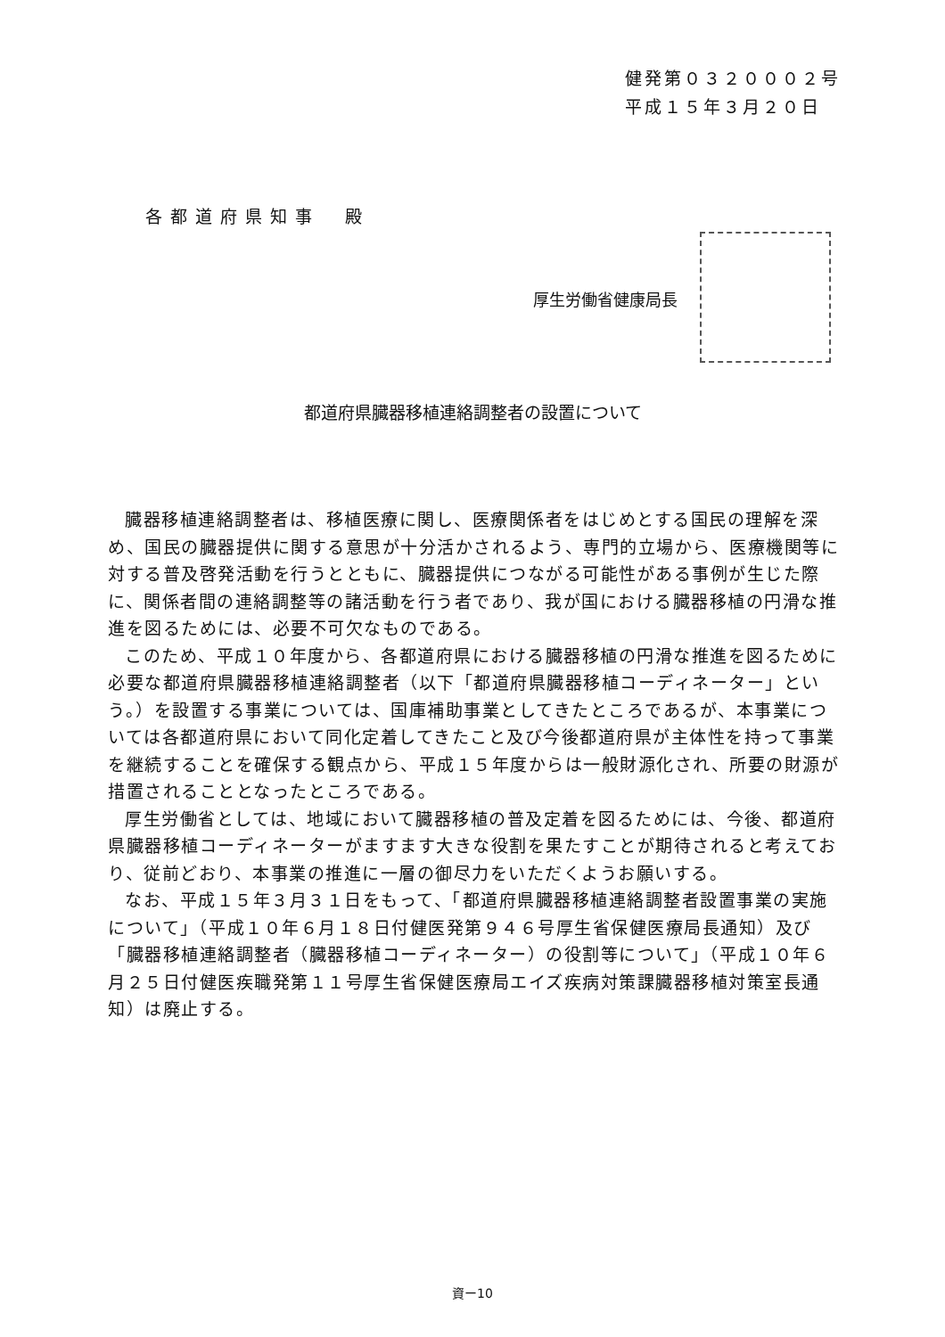健発第０３２０００２号
平成１５年３月２０日
各都道府県知事　殿
厚生労働省健康局長
都道府県臓器移植連絡調整者の設置について
臓器移植連絡調整者は、移植医療に関し、医療関係者をはじめとする国民の理解を深め、国民の臓器提供に関する意思が十分活かされるよう、専門的立場から、医療機関等に対する普及啓発活動を行うとともに、臓器提供につながる可能性がある事例が生じた際に、関係者間の連絡調整等の諸活動を行う者であり、我が国における臓器移植の円滑な推進を図るためには、必要不可欠なものである。
このため、平成１０年度から、各都道府県における臓器移植の円滑な推進を図るために必要な都道府県臓器移植連絡調整者（以下「都道府県臓器移植コーディネーター」という。）を設置する事業については、国庫補助事業としてきたところであるが、本事業については各都道府県において同化定着してきたこと及び今後都道府県が主体性を持って事業を継続することを確保する観点から、平成１５年度からは一般財源化され、所要の財源が措置されることとなったところである。
厚生労働省としては、地域において臓器移植の普及定着を図るためには、今後、都道府県臓器移植コーディネーターがますます大きな役割を果たすことが期待されると考えており、従前どおり、本事業の推進に一層の御尽力をいただくようお願いする。
なお、平成１５年３月３１日をもって、「都道府県臓器移植連絡調整者設置事業の実施について」（平成１０年６月１８日付健医発第９４６号厚生省保健医療局長通知）及び「臓器移植連絡調整者（臓器移植コーディネーター）の役割等について」（平成１０年６月２５日付健医疾職発第１１号厚生省保健医療局エイズ疾病対策課臓器移植対策室長通知）は廃止する。
資ー10